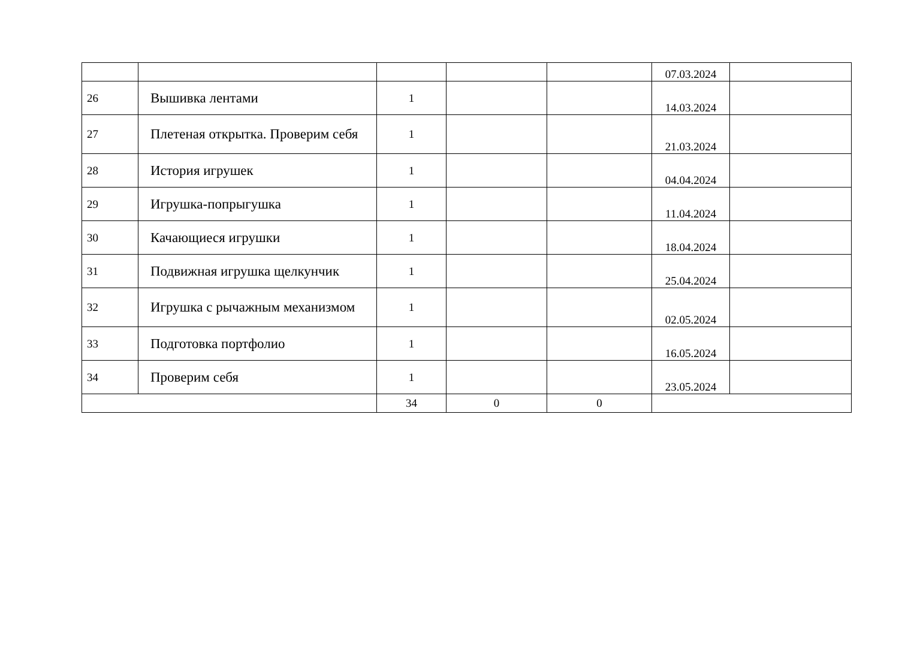| | | | | | 07.03.2024 | |
| 26 | Вышивка лентами | 1 | | | 14.03.2024 | |
| 27 | Плетеная открытка. Проверим себя | 1 | | | 21.03.2024 | |
| 28 | История игрушек | 1 | | | 04.04.2024 | |
| 29 | Игрушка-попрыгушка | 1 | | | 11.04.2024 | |
| 30 | Качающиеся игрушки | 1 | | | 18.04.2024 | |
| 31 | Подвижная игрушка щелкунчик | 1 | | | 25.04.2024 | |
| 32 | Игрушка с рычажным механизмом | 1 | | | 02.05.2024 | |
| 33 | Подготовка портфолио | 1 | | | 16.05.2024 | |
| 34 | Проверим себя | 1 | | | 23.05.2024 | |
| | | 34 | 0 | 0 | | |